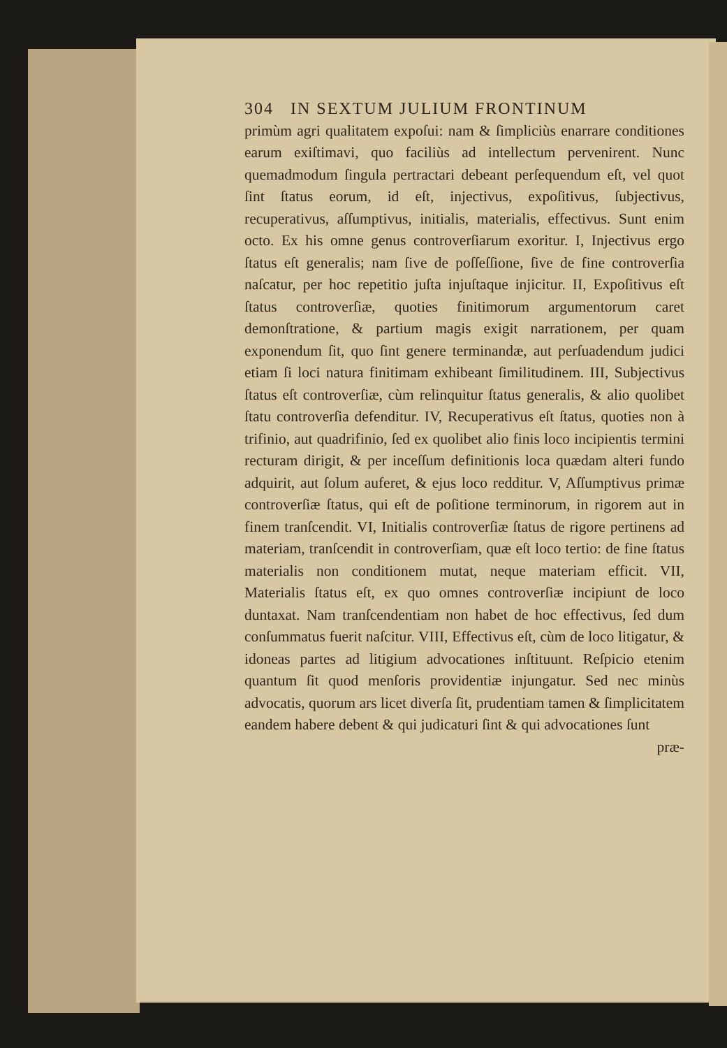304 IN SEXTUM JULIUM FRONTINUM
primùm agri qualitatem expoſui: nam & ſimpliciùs enarrare conditiones earum exiſtimavi, quo faciliùs ad intellectum pervenirent. Nunc quemadmodum ſingula pertractari debeant perſequendum eſt, vel quot ſint ſtatus eorum, id eſt, injectivus, expoſitivus, ſubjectivus, recuperativus, aſſumptivus, initialis, materialis, effectivus. Sunt enim octo. Ex his omne genus controverſiarum exoritur. I, Injectivus ergo ſtatus eſt generalis; nam ſive de poſſeſſione, ſive de fine controverſia naſcatur, per hoc repetitio juſta injuſtaque injicitur. II, Expoſitivus eſt ſtatus controverſiæ, quoties finitimorum argumentorum caret demonſtratione, & partium magis exigit narrationem, per quam exponendum ſit, quo ſint genere terminandæ, aut perſuadendum judici etiam ſi loci natura finitimam exhibeant ſimilitudinem. III, Subjectivus ſtatus eſt controverſiæ, cùm relinquitur ſtatus generalis, & alio quolibet ſtatu controverſia defenditur. IV, Recuperativus eſt ſtatus, quoties non à trifinio, aut quadrifinio, ſed ex quolibet alio finis loco incipientis termini recturam dirigit, & per inceſſum definitionis loca quædam alteri fundo adquirit, aut ſolum auferet, & ejus loco redditur. V, Aſſumptivus primæ controverſiæ ſtatus, qui eſt de poſitione terminorum, in rigorem aut in finem tranſcendit. VI, Initialis controverſiæ ſtatus de rigore pertinens ad materiam, tranſcendit in controverſiam, quæ eſt loco tertio: de fine ſtatus materialis non conditionem mutat, neque materiam efficit. VII, Materialis ſtatus eſt, ex quo omnes controverſiæ incipiunt de loco duntaxat. Nam tranſcendentiam non habet de hoc effectivus, ſed dum conſummatus fuerit naſcitur. VIII, Effectivus eſt, cùm de loco litigatur, & idoneas partes ad litigium advocationes inſtituunt. Reſpicio etenim quantum ſit quod menſoris providentiæ injungatur. Sed nec minùs advocatis, quorum ars licet diverſa ſit, prudentiam tamen & ſimplicitatem eandem habere debent & qui judicaturi ſint & qui advocationes ſunt
præ-